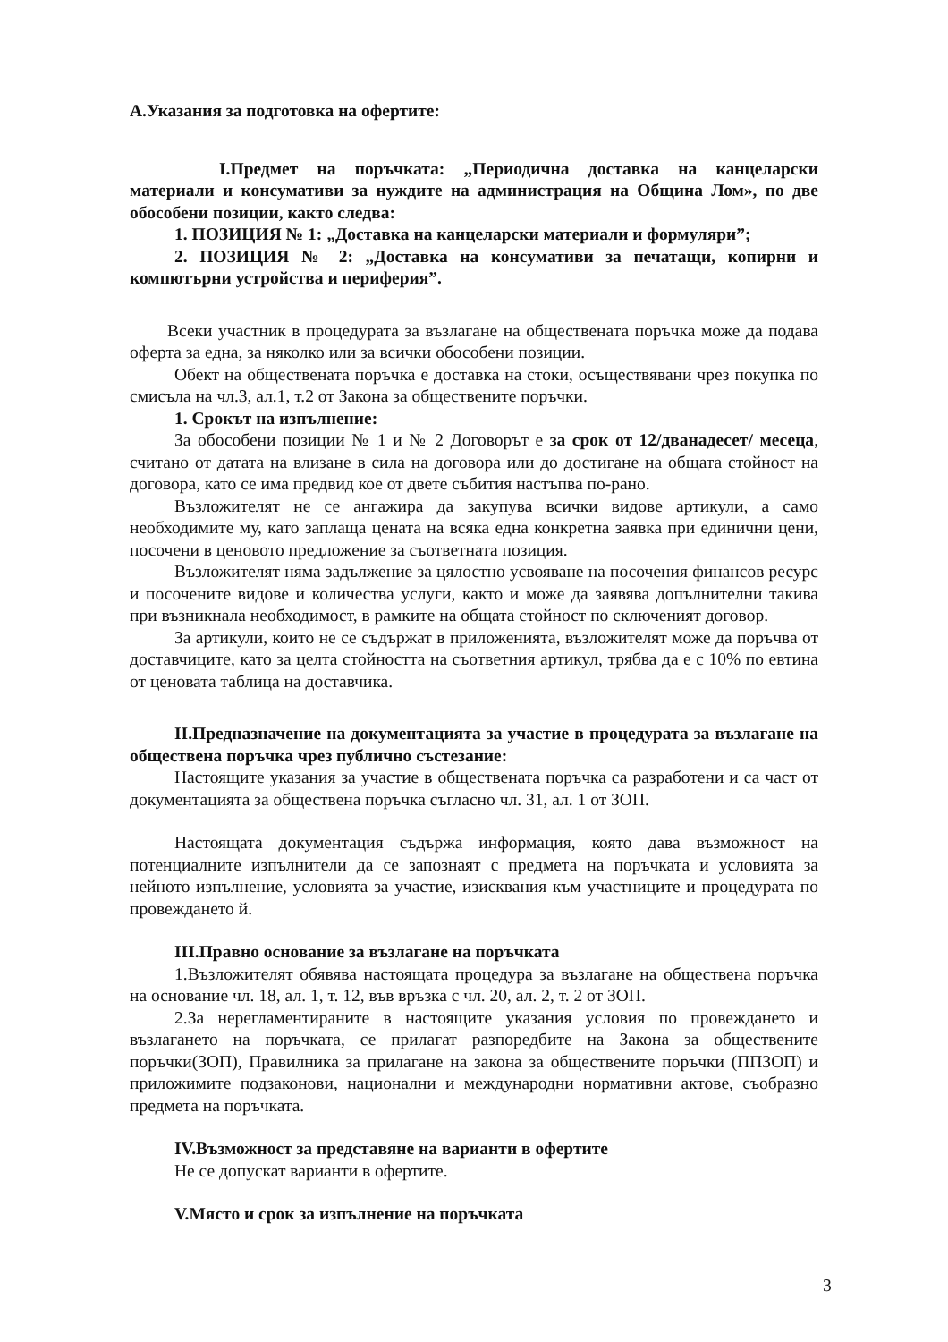А.Указания за подготовка на офертите:
I.Предмет на поръчката: „Периодична доставка на канцеларски материали и консумативи за нуждите на администрация на Община Лом», по две обособени позиции, както следва:
1. ПОЗИЦИЯ № 1: „Доставка на канцеларски материали и формуляри”;
2. ПОЗИЦИЯ № 2: „Доставка на консумативи за печатащи, копирни и компютърни устройства и периферия”.
Всеки участник в процедурата за възлагане на обществената поръчка може да подава оферта за една, за няколко или за всички обособени позиции.
Обект на обществената поръчка е доставка на стоки, осъществявани чрез покупка по смисъла на чл.3, ал.1, т.2 от Закона за обществените поръчки.
1. Срокът на изпълнение:
За обособени позиции № 1 и № 2 Договорът е за срок от 12/дванадесет/ месеца, считано от датата на влизане в сила на договора или до достигане на общата стойност на договора, като се има предвид кое от двете събития настъпва по-рано.
Възложителят не се ангажира да закупува всички видове артикули, а само необходимите му, като заплаща цената на всяка една конкретна заявка при единични цени, посочени в ценовото предложение за съответната позиция.
Възложителят няма задължение за цялостно усвояване на посочения финансов ресурс и посочените видове и количества услуги, както и може да заявява допълнителни такива при възникнала необходимост, в рамките на общата стойност по сключеният договор.
За артикули, които не се съдържат в приложенията, възложителят може да поръчва от доставчиците, като за целта стойността на съответния артикул, трябва да е с 10% по евтина от ценовата таблица на доставчика.
II.Предназначение на документацията за участие в процедурата за възлагане на обществена поръчка чрез публично състезание:
Настоящите указания за участие в обществената поръчка са разработени и са част от документацията за обществена поръчка съгласно чл. 31, ал. 1 от ЗОП.
Настоящата документация съдържа информация, която дава възможност на потенциалните изпълнители да се запознаят с предмета на поръчката и условията за нейното изпълнение, условията за участие, изисквания към участниците и процедурата по провеждането й.
III.Правно основание за възлагане на поръчката
1.Възложителят обявява настоящата процедура за възлагане на обществена поръчка на основание чл. 18, ал. 1, т. 12, във връзка с чл. 20, ал. 2, т. 2 от ЗОП.
2.За нерегламентираните в настоящите указания условия по провеждането и възлагането на поръчката, се прилагат разпоредбите на Закона за обществените поръчки(ЗОП), Правилника за прилагане на закона за обществените поръчки (ППЗОП) и приложимите подзаконови, национални и международни нормативни актове, съобразно предмета на поръчката.
IV.Възможност за представяне на варианти в офертите
Не се допускат варианти в офертите.
V.Място и срок за изпълнение на поръчката
3